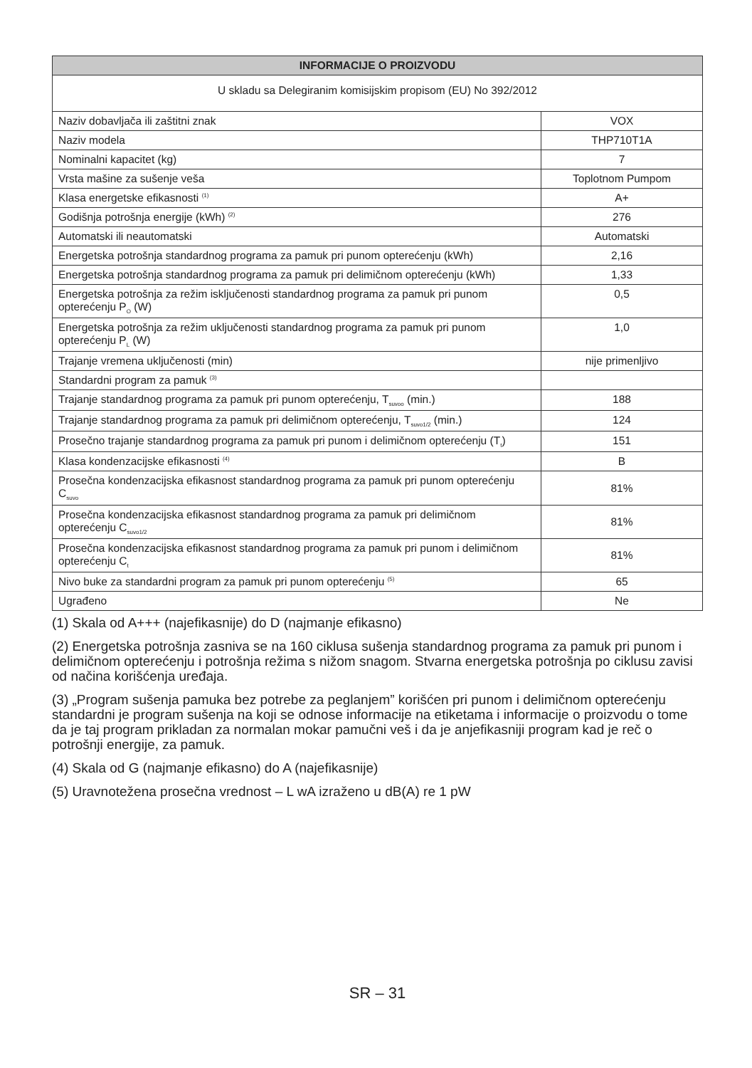| INFORMACIJE O PROIZVODU | |
| --- | --- |
| U skladu sa Delegiranim komisijskim propisom (EU) No 392/2012 | |
| Naziv dobavljača ili zaštitni znak | VOX |
| Naziv modela | THP710T1A |
| Nominalni kapacitet (kg) | 7 |
| Vrsta mašine za sušenje veša | Toplotnom Pumpom |
| Klasa energetske efikasnosti <sup>(1)</sup> | A+ |
| Godišnja potrošnja energije (kWh) <sup>(2)</sup> | 276 |
| Automatski ili neautomatski | Automatski |
| Energetska potrošnja standardnog programa za pamuk pri punom opterećenju (kWh) | 2,16 |
| Energetska potrošnja standardnog programa za pamuk pri delimičnom opterećenju (kWh) | 1,33 |
| Energetska potrošnja za režim isključenosti standardnog programa za pamuk pri punom opterećenju P<sub>O</sub> (W) | 0,5 |
| Energetska potrošnja za režim uključenosti standardnog programa za pamuk pri punom opterećenju P<sub>L</sub> (W) | 1,0 |
| Trajanje vremena uključenosti (min) | nije primenljivo |
| Standardni program za pamuk <sup>(3)</sup> | |
| Trajanje standardnog programa za pamuk pri punom opterećenju, T<sub>suvoo</sub> (min.) | 188 |
| Trajanje standardnog programa za pamuk pri delimičnom opterećenju, T<sub>suvo1/2</sub> (min.) | 124 |
| Prosečno trajanje standardnog programa za pamuk pri punom i delimičnom opterećenju (T<sub>t</sub>) | 151 |
| Klasa kondenzacijske efikasnosti <sup>(4)</sup> | B |
| Prosečna kondenzacijska efikasnost standardnog programa za pamuk pri punom opterećenju C<sub>suvo</sub> | 81% |
| Prosečna kondenzacijska efikasnost standardnog programa za pamuk pri delimičnom opterećenju C<sub>suvo1/2</sub> | 81% |
| Prosečna kondenzacijska efikasnost standardnog programa za pamuk pri punom i delimičnom opterećenju C<sub>t</sub> | 81% |
| Nivo buke za standardni program za pamuk pri punom opterećenju <sup>(5)</sup> | 65 |
| Ugrađeno | Ne |
(1) Skala od A+++ (najefikasnije) do D (najmanje efikasno)
(2) Energetska potrošnja zasniva se na 160 ciklusa sušenja standardnog programa za pamuk pri punom i delimičnom opterećenju i potrošnja režima s nižom snagom. Stvarna energetska potrošnja po ciklusu zavisi od načina korišćenja uređaja.
(3) „Program sušenja pamuka bez potrebe za peglanjem” korišćen pri punom i delimičnom opterećenju standardni je program sušenja na koji se odnose informacije na etiketama i informacije o proizvodu o tome da je taj program prikladan za normalan mokar pamučni veš i da je anjefikasniji program kad je reč o potrošnji energije, za pamuk.
(4) Skala od G (najmanje efikasno) do A (najefikasnije)
(5) Uravnotežena prosečna vrednost – L wA izraženo u dB(A) re 1 pW
SR – 31